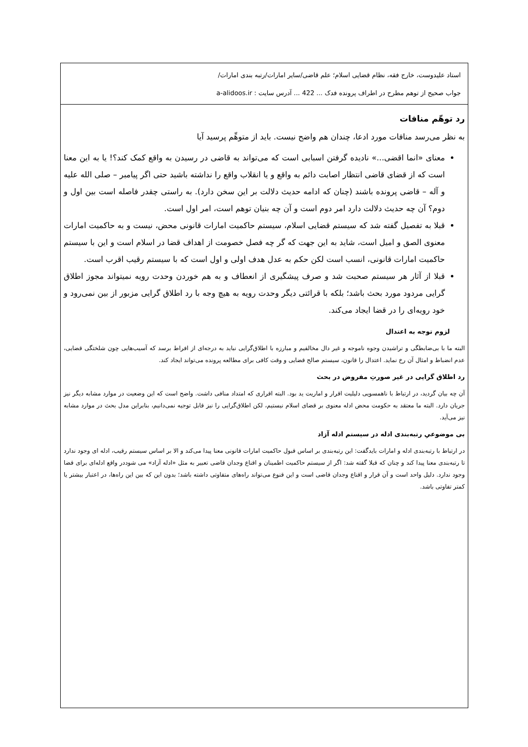استاد علیدوست، خارج فقه، نظام قضایی اسلام؛ علم قاضی/سایر امارات/رتبه بندی امارات/
جواب صحیح از توهم مطرح در اطراف پرونده فدک ... 422 ... آدرس سایت : a-alidoos.ir
رد توهّم منافات
به نظر می‌رسد منافات مورد ادعا، چندان هم واضح نیست. باید از متوهِّم پرسید آیا
معنای «انما اقضی...» نادیده گرفتن اسبابی است که می‌تواند به قاضی در رسیدن به واقع کمک کند؟! یا به این معنا است که از قضای قاضی انتظار اصابت دائم به واقع و یا انقلاب واقع را نداشته باشید حتی اگر پیامبر – صلی الله علیه و آله – قاضی پرونده باشند (چنان که ادامه حدیث دلالت بر این سخن دارد). به راستی چقدر فاصله است بین اول و دوم؟ آن چه حدیث دلالت دارد امر دوم است و آن چه بنیان توهم است، امر اول است.
قبلا به تفصیل گفته شد که سیستم قضایی اسلام، سیستم حاکمیت امارات قانونی محض، نیست و به حاکمیت امارات معنوی الصق و امیل است، شاید به این جهت که گر چه فصل خصومت از اهداف قضا در اسلام است و این با سیستم حاکمیت امارات قانونی، انسب است لکن حکم به عدل هدف اولی و اول است که با سیستم رقیب اقرب است.
قبلا از آثار هر سیستم صحبت شد و صرف پیشگیری از انعطاف و به هم خوردن وحدت رویه نمیتواند مجوز اطلاق گرایی مردود مورد بحث باشد؛ بلکه با قرائتی دیگر وحدت رویه به هیچ وجه با رد اطلاق گرایی مزبور از بین نمی‌رود و خود رویه‌ای را در قضا ایجاد می‌کند.
لزوم توجه به اعتدال
البته ما با بی‌ضابطگی و تراشیدن وجوه ناموجه و غیر دال مخالفیم و مبارزه با اطلاق‌گرایی نباید به درجه‌ای از افراط برسد که آسیب‌هایی چون شلختگی قضایی، عدم انضباط و امثال آن رخ نماید. اعتدال را قانون، سیستم صالح قضایی و وقت کافی برای مطالعه پرونده می‌تواند ایجاد کند.
رد اطلاق گرایی در غیر صورتِ مفروض در بحث
آن چه بیان گردید، در ارتباط با ناهمسویی دلیلیت اقرار و اماریت ید بود. البته اقراری که امتداد منافی داشت. واضح است که این وضعیت در موارد مشابه دیگر نیز جریان دارد. البته ما معتقد به حکومت محض ادله معنوی بر قضای اسلام نیستیم، لکن اطلاق‌گرایی را نیز قابل توجیه نمی‌دانیم، بنابراین مدل بحث در موارد مشابه نیز می‌آید.
بی موضوعیِ رتبه‌بندی ادله در سیستم ادله آزاد
در ارتباط با رتبه‌بندی ادله و امارات بایدگفت: این رتبه‌بندی بر اساس قبول حاکمیت امارات قانونی معنا پیدا می‌کند و الا بر اساس سیستم رقیب، ادله ای وجود ندارد تا رتبه‌بندی معنا پیدا کند و چنان که قبلا گفته شد: اگر از سیستم حاکمیت اطمینان و اقناع وجدان قاضی تعبیر به مثل «ادله آزاد» می شوددر واقع ادله‌ای برای قضا وجود ندارد. دلیل واحد است و آن قرار و اقناع وجدان قاضی است و این قنوع می‌تواند راه‌های متفاوتی داشته باشد؛ بدون این که بین این راه‌ها، در اعتبار بیشتر یا کمتر تفاوتی باشد.